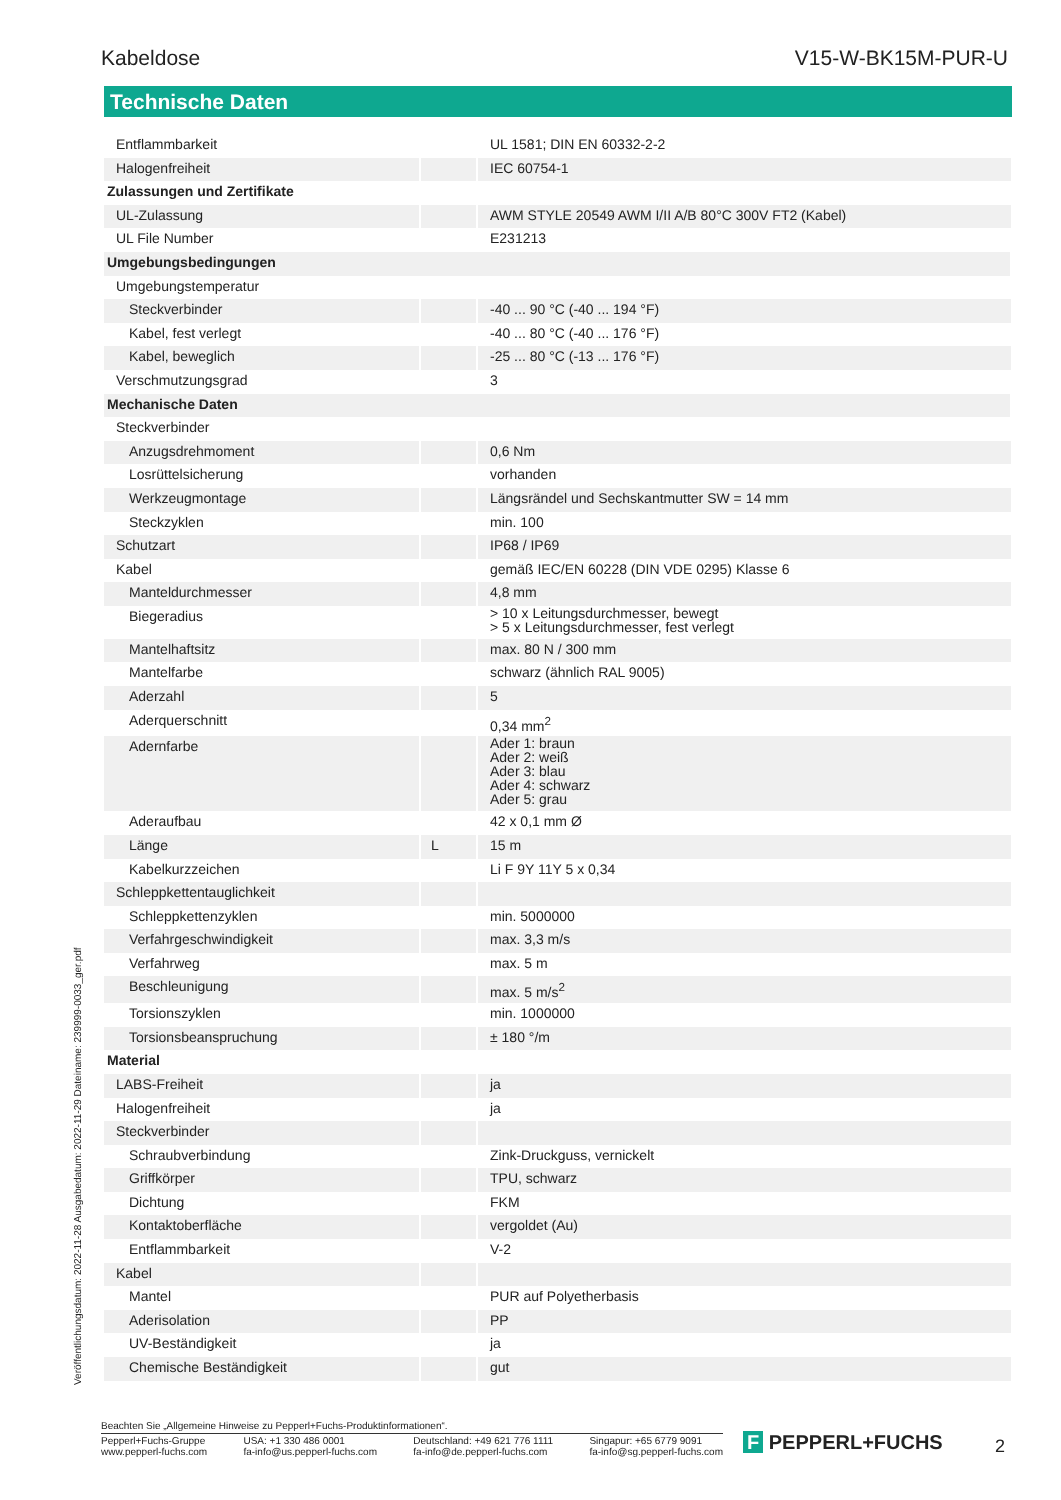Kabeldose V15-W-BK15M-PUR-U
Technische Daten
| Entflammbarkeit | | UL 1581; DIN EN 60332-2-2 |
| Halogenfreiheit | | IEC 60754-1 |
| Zulassungen und Zertifikate | | |
| UL-Zulassung | | AWM STYLE 20549 AWM I/II A/B 80°C 300V FT2 (Kabel) |
| UL File Number | | E231213 |
| Umgebungsbedingungen | | |
| Umgebungstemperatur | | |
| Steckverbinder | | -40 ... 90 °C (-40 ... 194 °F) |
| Kabel, fest verlegt | | -40 ... 80 °C (-40 ... 176 °F) |
| Kabel, beweglich | | -25 ... 80 °C (-13 ... 176 °F) |
| Verschmutzungsgrad | | 3 |
| Mechanische Daten | | |
| Steckverbinder | | |
| Anzugsdrehmoment | | 0,6 Nm |
| Losrüttelsicherung | | vorhanden |
| Werkzeugmontage | | Längsrändel und Sechskantmutter SW = 14 mm |
| Steckzyklen | | min. 100 |
| Schutzart | | IP68 / IP69 |
| Kabel | | gemäß IEC/EN 60228 (DIN VDE 0295) Klasse 6 |
| Manteldurchmesser | | 4,8 mm |
| Biegeradius | | > 10 x Leitungsdurchmesser, bewegt > 5 x Leitungsdurchmesser, fest verlegt |
| Mantelhaftsitz | | max. 80 N / 300 mm |
| Mantelfarbe | | schwarz (ähnlich RAL 9005) |
| Aderzahl | | 5 |
| Aderquerschnitt | | 0,34 mm<sup>2</sup> |
| Adernfarbe | | Ader 1: braun Ader 2: weiß Ader 3: blau Ader 4: schwarz Ader 5: grau |
| Aderaufbau | | 42 x 0,1 mm Ø |
| Länge | L | 15 m |
| Kabelkurzzeichen | | Li F 9Y 11Y 5 x 0,34 |
| Schleppkettentauglichkeit | | |
| Schleppkettenzyklen | | min. 5000000 |
| Verfahrgeschwindigkeit | | max. 3,3 m/s |
| Verfahrweg | | max. 5 m |
| Beschleunigung | | max. 5 m/s<sup>2</sup> |
| Torsionszyklen | | min. 1000000 |
| Torsionsbeanspruchung | | ± 180 °/m |
| Material | | |
| LABS-Freiheit | | ja |
| Halogenfreiheit | | ja |
| Steckverbinder | | |
| Schraubverbindung | | Zink-Druckguss, vernickelt |
| Griffkörper | | TPU, schwarz |
| Dichtung | | FKM |
| Kontaktoberfläche | | vergoldet (Au) |
| Entflammbarkeit | | V-2 |
| Kabel | | |
| Mantel | | PUR auf Polyetherbasis |
| Aderisolation | | PP |
| UV-Beständigkeit | | ja |
| Chemische Beständigkeit | | gut |
Veröffentlichungsdatum: 2022-11-28 Ausgabedatum: 2022-11-29 Dateiname: 239999-0033_ger.pdf
Beachten Sie „Allgemeine Hinweise zu Pepperl+Fuchs-Produktinformationen“.
Pepperl+Fuchs-Gruppe
www.pepperl-fuchs.com USA: +1 330 486 0001
fa-info@us.pepperl-fuchs.com Deutschland: +49 621 776 1111
fa-info@de.pepperl-fuchs.com Singapur: +65 6779 9091
fa-info@sg.pepperl-fuchs.com
F PEPPERL+FUCHS 2